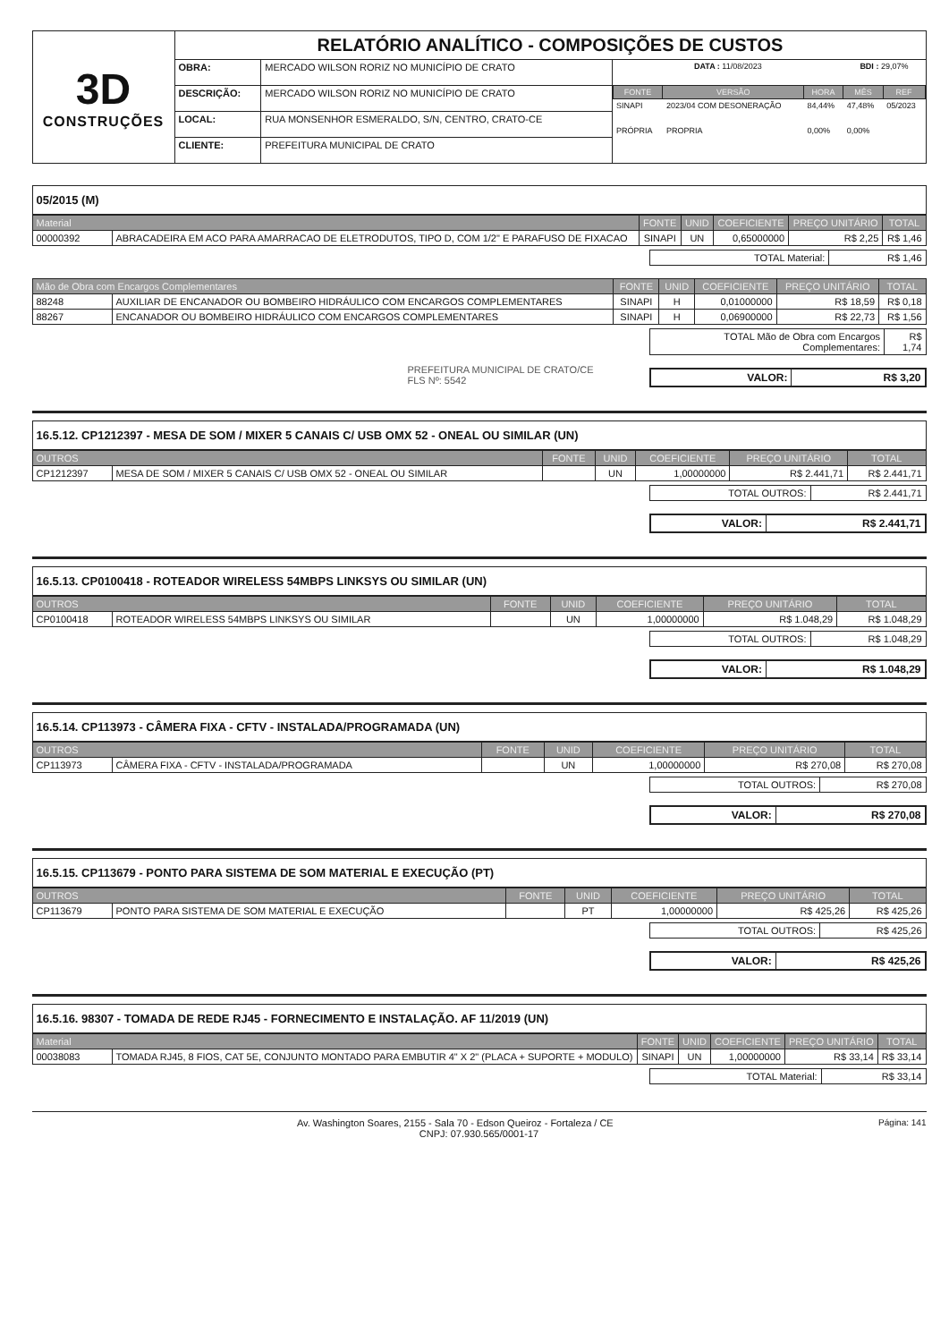| 3D CONSTRUÇÕES | RELATÓRIO ANALÍTICO - COMPOSIÇÕES DE CUSTOS | | |
| | OBRA: | MERCADO WILSON RORIZ NO MUNICÍPIO DE CRATO | / DATA : 11/08/2023 / / / BDI : 29,07% / / / FONTE / VERSÃO / HORA / MÊS / REF / / SINAPI / 2023/04 COM DESONERAÇÃO / 84,44% / 47,48% / 05/2023 / / PRÓPRIA / PROPRIA / 0,00% / 0,00% / / |
| | DESCRIÇÃO: | MERCADO WILSON RORIZ NO MUNICÍPIO DE CRATO | |
| | LOCAL: | RUA MONSENHOR ESMERALDO, S/N, CENTRO, CRATO-CE | |
| | CLIENTE: | PREFEITURA MUNICIPAL DE CRATO | |
05/2015 (M)
| Material | | FONTE | UNID | COEFICIENTE | PREÇO UNITÁRIO | TOTAL |
| --- | --- | --- | --- | --- | --- | --- |
| 00000392 | ABRACADEIRA EM ACO PARA AMARRACAO DE ELETRODUTOS, TIPO D, COM 1/2" E PARAFUSO DE FIXACAO | SINAPI | UN | 0,65000000 | R$ 2,25 | R$ 1,46 |
| TOTAL Material: | R$ 1,46 |
| Mão de Obra com Encargos Complementares | | FONTE | UNID | COEFICIENTE | PREÇO UNITÁRIO | TOTAL |
| --- | --- | --- | --- | --- | --- | --- |
| 88248 | AUXILIAR DE ENCANADOR OU BOMBEIRO HIDRÁULICO COM ENCARGOS COMPLEMENTARES | SINAPI | H | 0,01000000 | R$ 18,59 | R$ 0,18 |
| 88267 | ENCANADOR OU BOMBEIRO HIDRÁULICO COM ENCARGOS COMPLEMENTARES | SINAPI | H | 0,06900000 | R$ 22,73 | R$ 1,56 |
| TOTAL Mão de Obra com Encargos Complementares: | R$ 1,74 |
PREFEITURA MUNICIPAL DE CRATO/CE
FLS Nº: 5542
| VALOR: | R$ 3,20 |
16.5.12. CP1212397 - MESA DE SOM / MIXER 5 CANAIS C/ USB OMX 52 - ONEAL OU SIMILAR (UN)
| OUTROS | | FONTE | UNID | COEFICIENTE | PREÇO UNITÁRIO | TOTAL |
| --- | --- | --- | --- | --- | --- | --- |
| CP1212397 | MESA DE SOM / MIXER 5 CANAIS C/ USB OMX 52 - ONEAL OU SIMILAR | | UN | 1,00000000 | R$ 2.441,71 | R$ 2.441,71 |
| TOTAL OUTROS: | R$ 2.441,71 |
| VALOR: | R$ 2.441,71 |
16.5.13. CP0100418 - ROTEADOR WIRELESS 54MBPS LINKSYS OU SIMILAR (UN)
| OUTROS | | FONTE | UNID | COEFICIENTE | PREÇO UNITÁRIO | TOTAL |
| --- | --- | --- | --- | --- | --- | --- |
| CP0100418 | ROTEADOR WIRELESS 54MBPS LINKSYS OU SIMILAR | | UN | 1,00000000 | R$ 1.048,29 | R$ 1.048,29 |
| TOTAL OUTROS: | R$ 1.048,29 |
| VALOR: | R$ 1.048,29 |
16.5.14. CP113973 - CÂMERA FIXA - CFTV - INSTALADA/PROGRAMADA (UN)
| OUTROS | | FONTE | UNID | COEFICIENTE | PREÇO UNITÁRIO | TOTAL |
| --- | --- | --- | --- | --- | --- | --- |
| CP113973 | CÂMERA FIXA - CFTV - INSTALADA/PROGRAMADA | | UN | 1,00000000 | R$ 270,08 | R$ 270,08 |
| TOTAL OUTROS: | R$ 270,08 |
| VALOR: | R$ 270,08 |
16.5.15. CP113679 - PONTO PARA SISTEMA DE SOM MATERIAL E EXECUÇÃO (PT)
| OUTROS | | FONTE | UNID | COEFICIENTE | PREÇO UNITÁRIO | TOTAL |
| --- | --- | --- | --- | --- | --- | --- |
| CP113679 | PONTO PARA SISTEMA DE SOM MATERIAL E EXECUÇÃO | | PT | 1,00000000 | R$ 425,26 | R$ 425,26 |
| TOTAL OUTROS: | R$ 425,26 |
| VALOR: | R$ 425,26 |
16.5.16. 98307 - TOMADA DE REDE RJ45 - FORNECIMENTO E INSTALAÇÃO. AF 11/2019 (UN)
| Material | | FONTE | UNID | COEFICIENTE | PREÇO UNITÁRIO | TOTAL |
| --- | --- | --- | --- | --- | --- | --- |
| 00038083 | TOMADA RJ45, 8 FIOS, CAT 5E, CONJUNTO MONTADO PARA EMBUTIR 4" X 2" (PLACA + SUPORTE + MODULO) | SINAPI | UN | 1,00000000 | R$ 33,14 | R$ 33,14 |
| TOTAL Material: | R$ 33,14 |
Página: 141 Av. Washington Soares, 2155 - Sala 70 - Edson Queiroz - Fortaleza / CE
CNPJ: 07.930.565/0001-17